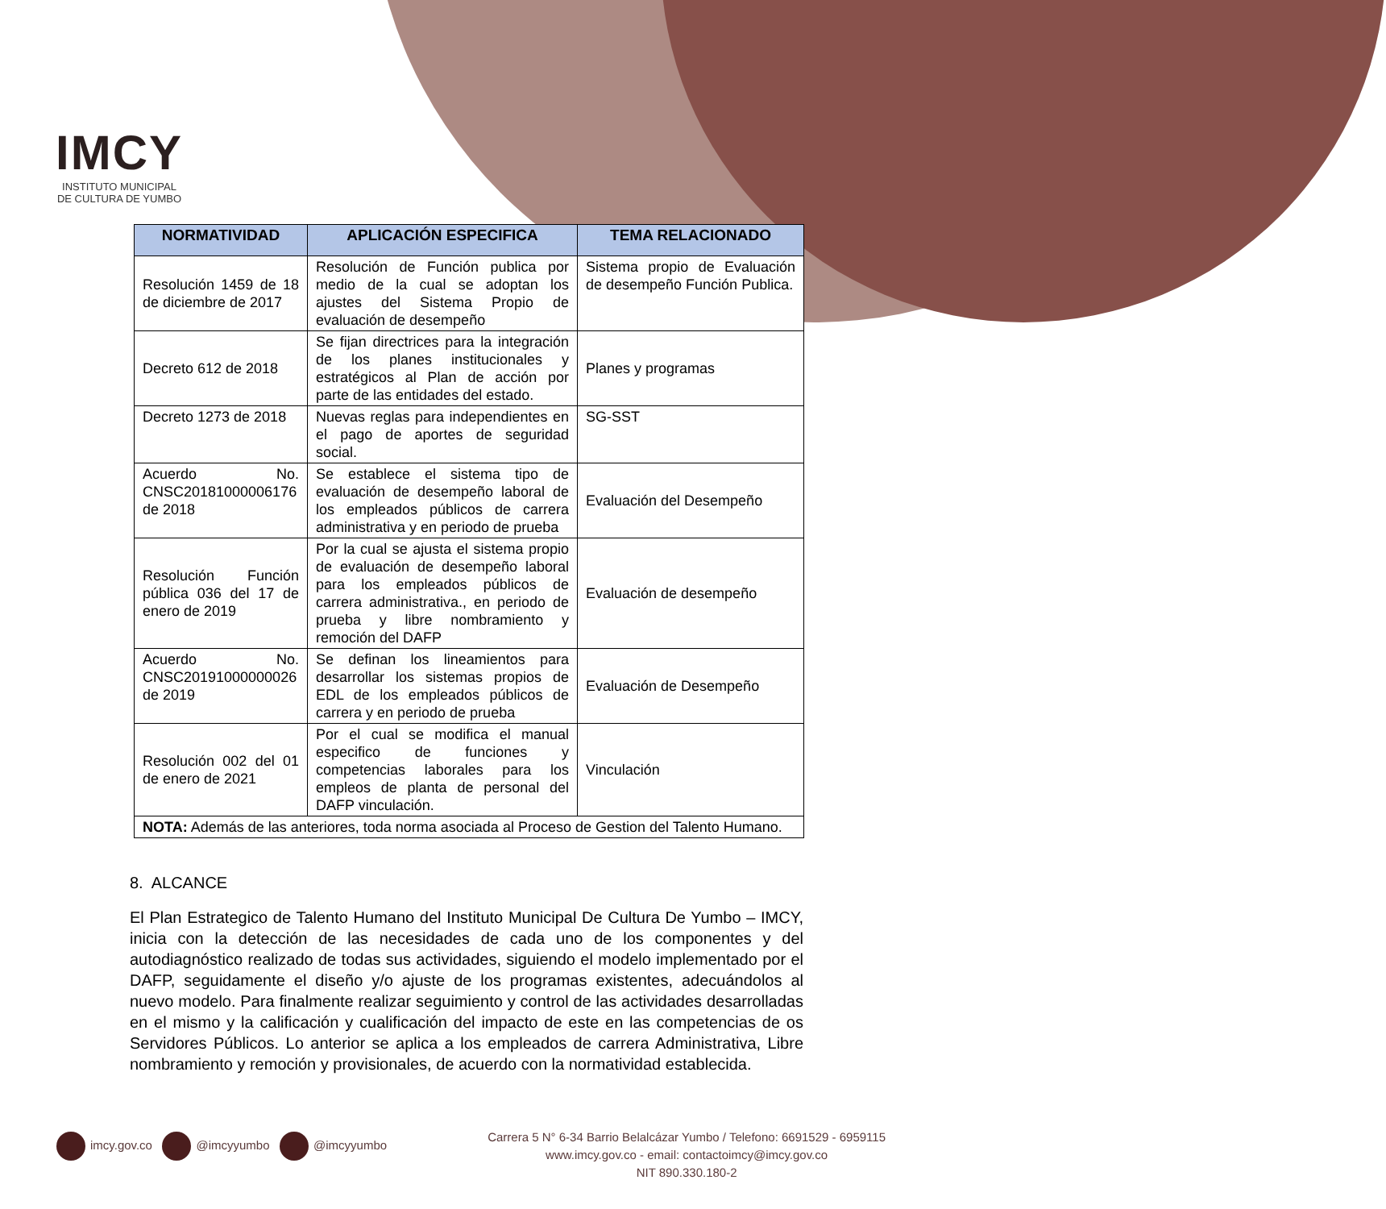IMCY
INSTITUTO MUNICIPAL
DE CULTURA DE YUMBO
| NORMATIVIDAD | APLICACIÓN ESPECIFICA | TEMA RELACIONADO |
| --- | --- | --- |
| Resolución 1459 de 18 de diciembre de 2017 | Resolución de Función publica por medio de la cual se adoptan los ajustes del Sistema Propio de evaluación de desempeño | Sistema propio de Evaluación de desempeño Función Publica. |
| Decreto 612 de 2018 | Se fijan directrices para la integración de los planes institucionales y estratégicos al Plan de acción por parte de las entidades del estado. | Planes y programas |
| Decreto 1273 de 2018 | Nuevas reglas para independientes en el pago de aportes de seguridad social. | SG-SST |
| Acuerdo No. CNSC20181000006176 de 2018 | Se establece el sistema tipo de evaluación de desempeño laboral de los empleados públicos de carrera administrativa y en periodo de prueba | Evaluación del Desempeño |
| Resolución Función pública 036 del 17 de enero de 2019 | Por la cual se ajusta el sistema propio de evaluación de desempeño laboral para los empleados públicos de carrera administrativa., en periodo de prueba y libre nombramiento y remoción del DAFP | Evaluación de desempeño |
| Acuerdo No. CNSC20191000000026 de 2019 | Se definan los lineamientos para desarrollar los sistemas propios de EDL de los empleados públicos de carrera y en periodo de prueba | Evaluación de Desempeño |
| Resolución 002 del 01 de enero de 2021 | Por el cual se modifica el manual especifico de funciones y competencias laborales para los empleos de planta de personal del DAFP vinculación. | Vinculación |
| NOTA: Además de las anteriores, toda norma asociada al Proceso de Gestion del Talento Humano. | | |
8. ALCANCE
El Plan Estrategico de Talento Humano del Instituto Municipal De Cultura De Yumbo – IMCY, inicia con la detección de las necesidades de cada uno de los componentes y del autodiagnóstico realizado de todas sus actividades, siguiendo el modelo implementado por el DAFP, seguidamente el diseño y/o ajuste de los programas existentes, adecuándolos al nuevo modelo. Para finalmente realizar seguimiento y control de las actividades desarrolladas en el mismo y la calificación y cualificación del impacto de este en las competencias de os Servidores Públicos. Lo anterior se aplica a los empleados de carrera Administrativa, Libre nombramiento y remoción y provisionales, de acuerdo con la normatividad establecida.
imcy.gov.co @imcyyumbo @imcyyumbo
Carrera 5 N° 6-34 Barrio Belalcázar Yumbo / Telefono: 6691529 - 6959115
www.imcy.gov.co - email: contactoimcy@imcy.gov.co
NIT 890.330.180-2